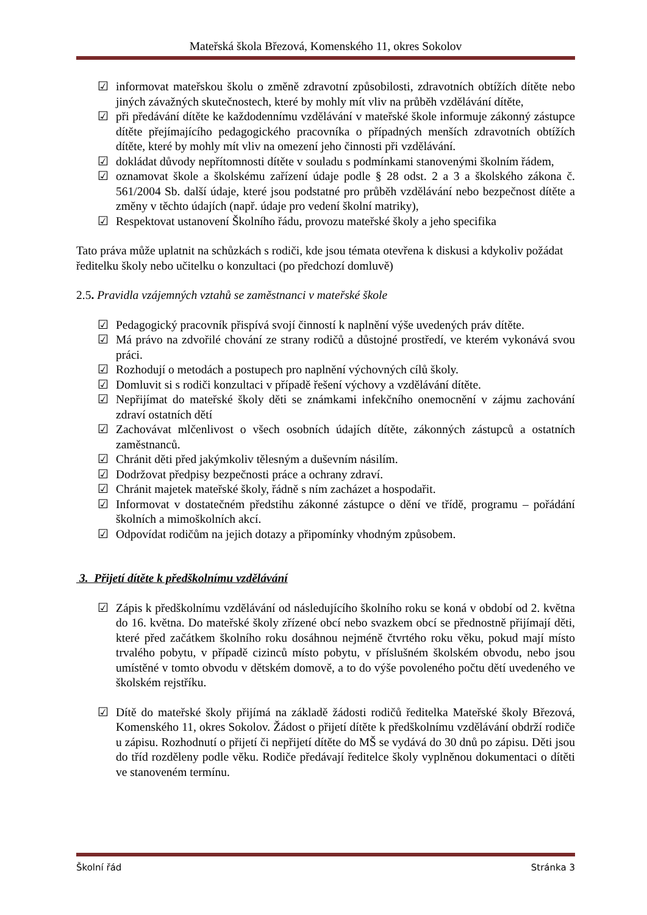Mateřská škola Březová, Komenského 11, okres Sokolov
☑ informovat mateřskou školu o změně zdravotní způsobilosti, zdravotních obtížích dítěte nebo jiných závažných skutečnostech, které by mohly mít vliv na průběh vzdělávání dítěte,
☑ při předávání dítěte ke každodennímu vzdělávání v mateřské škole informuje zákonný zástupce dítěte přejímajícího pedagogického pracovníka o případných menších zdravotních obtížích dítěte, které by mohly mít vliv na omezení jeho činnosti při vzdělávání.
☑ dokládat důvody nepřítomnosti dítěte v souladu s podmínkami stanovenými školním řádem,
☑ oznamovat škole a školskému zařízení údaje podle § 28 odst. 2 a 3 a školského zákona č. 561/2004 Sb. další údaje, které jsou podstatné pro průběh vzdělávání nebo bezpečnost dítěte a změny v těchto údajích (např. údaje pro vedení školní matriky),
☑ Respektovat ustanovení Školního řádu, provozu mateřské školy a jeho specifika
Tato práva může uplatnit na schůzkách s rodiči, kde jsou témata otevřena k diskusi a kdykoliv požádat ředitelku školy nebo učitelku o konzultaci (po předchozí domluvě)
2.5. Pravidla vzájemných vztahů se zaměstnanci v mateřské škole
☑ Pedagogický pracovník přispívá svojí činností k naplnění výše uvedených práv dítěte.
☑ Má právo na zdvořilé chování ze strany rodičů a důstojné prostředí, ve kterém vykonává svou práci.
☑ Rozhodují o metodách a postupech pro naplnění výchovných cílů školy.
☑ Domluvit si s rodiči konzultaci v případě řešení výchovy a vzdělávání dítěte.
☑ Nepřijímat do mateřské školy děti se známkami infekčního onemocnění v zájmu zachování zdraví ostatních dětí
☑ Zachovávat mlčenlivost o všech osobních údajích dítěte, zákonných zástupců a ostatních zaměstnanců.
☑ Chránit děti před jakýmkoliv tělesným a duševním násilím.
☑ Dodržovat předpisy bezpečnosti práce a ochrany zdraví.
☑ Chránit majetek mateřské školy, řádně s ním zacházet a hospodařit.
☑ Informovat v dostatečném předstihu zákonné zástupce o dění ve třídě, programu – pořádání školních a mimoškolních akcí.
☑ Odpovídat rodičům na jejich dotazy a připomínky vhodným způsobem.
3. Přijetí dítěte k předškolnímu vzdělávání
☑ Zápis k předškolnímu vzdělávání od následujícího školního roku se koná v období od 2. května do 16. května. Do mateřské školy zřízené obcí nebo svazkem obcí se přednostně přijímají děti, které před začátkem školního roku dosáhnou nejméně čtvrtého roku věku, pokud mají místo trvalého pobytu, v případě cizinců místo pobytu, v příslušném školském obvodu, nebo jsou umístěné v tomto obvodu v dětském domově, a to do výše povoleného počtu dětí uvedeného ve školském rejstříku.
☑ Dítě do mateřské školy přijímá na základě žádosti rodičů ředitelka Mateřské školy Březová, Komenského 11, okres Sokolov. Žádost o přijetí dítěte k předškolnímu vzdělávání obdrží rodiče u zápisu. Rozhodnutí o přijetí či nepřijetí dítěte do MŠ se vydává do 30 dnů po zápisu. Děti jsou do tříd rozděleny podle věku. Rodiče předávají ředitelce školy vyplněnou dokumentaci o dítěti ve stanoveném termínu.
Školní řád Stránka 3